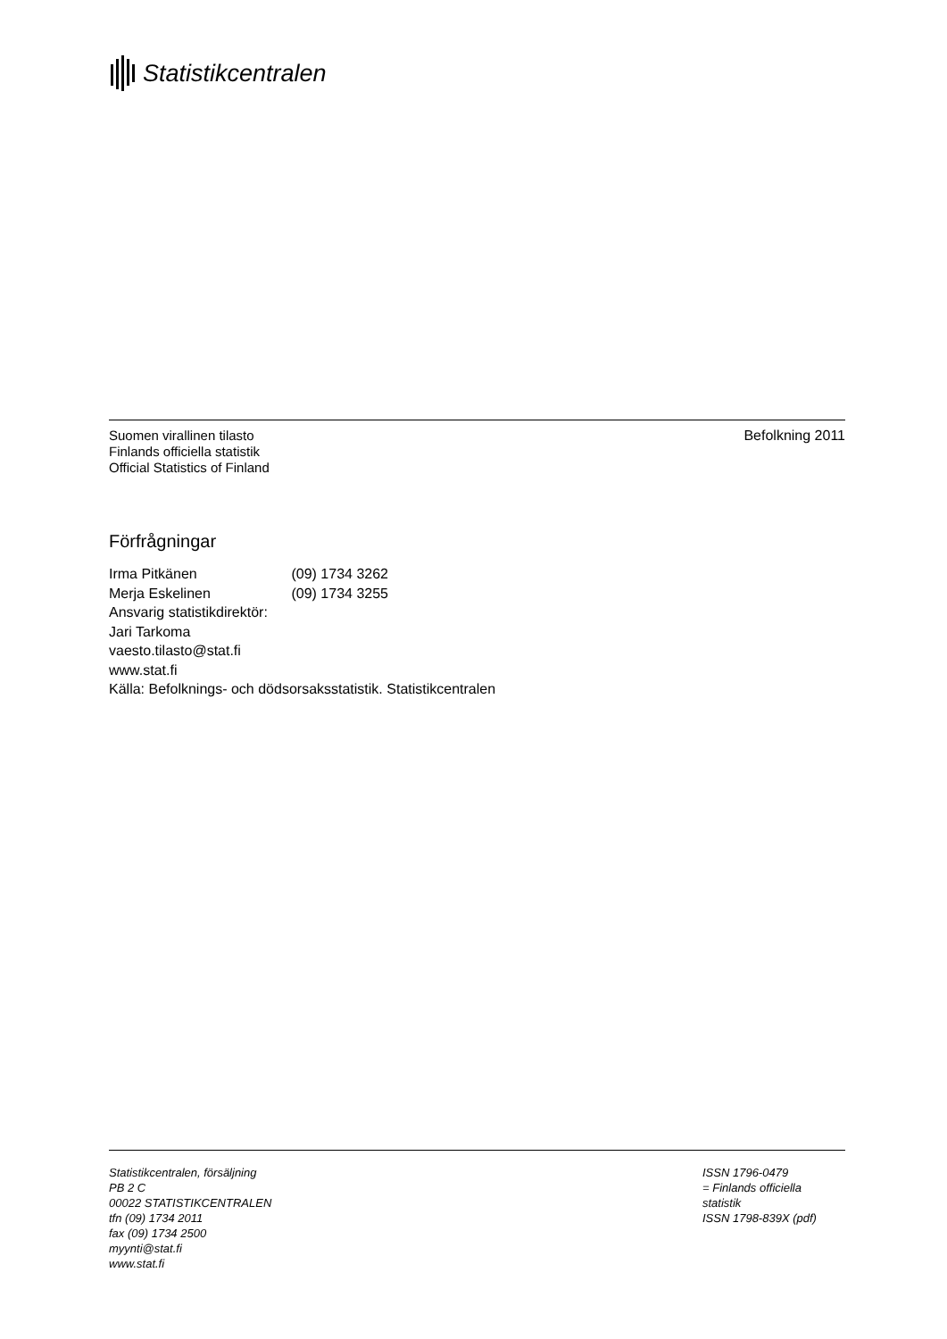Statistikcentralen
Suomen virallinen tilasto
Finlands officiella statistik
Official Statistics of Finland
Befolkning 2011
Förfrågningar
Irma Pitkänen (09) 1734 3262
Merja Eskelinen (09) 1734 3255
Ansvarig statistikdirektör:
Jari Tarkoma
vaesto.tilasto@stat.fi
www.stat.fi
Källa: Befolknings- och dödsorsaksstatistik. Statistikcentralen
Statistikcentralen, försäljning
PB 2 C
00022 STATISTIKCENTRALEN
tfn (09) 1734 2011
fax (09) 1734 2500
myynti@stat.fi
www.stat.fi
ISSN 1796-0479
= Finlands officiella
statistik
ISSN 1798-839X (pdf)